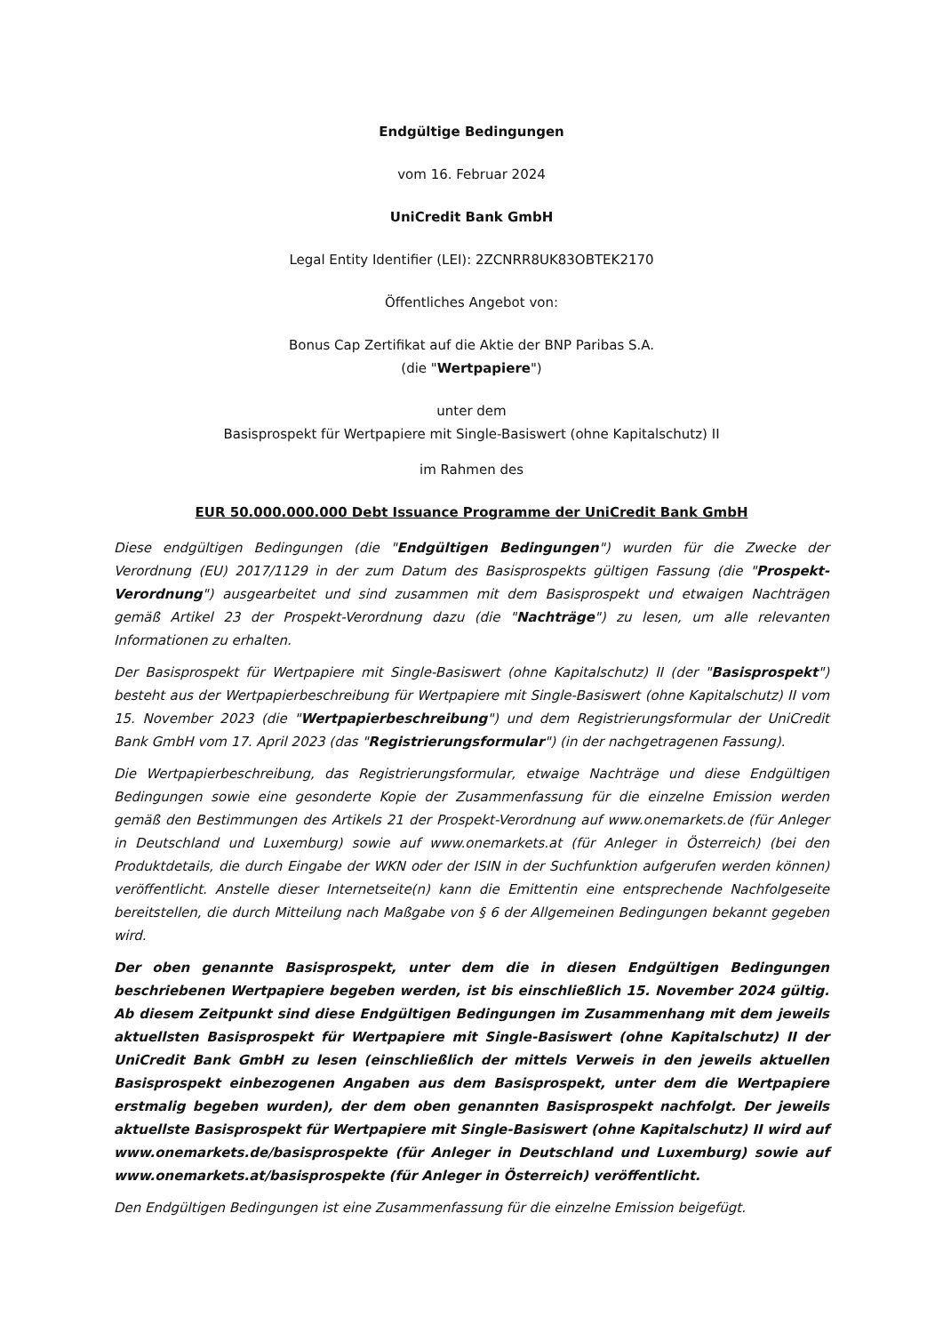Endgültige Bedingungen
vom 16. Februar 2024
UniCredit Bank GmbH
Legal Entity Identifier (LEI): 2ZCNRR8UK83OBTEK2170
Öffentliches Angebot von:
Bonus Cap Zertifikat auf die Aktie der BNP Paribas S.A.
(die "Wertpapiere")
unter dem
Basisprospekt für Wertpapiere mit Single-Basiswert (ohne Kapitalschutz) II
im Rahmen des
EUR 50.000.000.000 Debt Issuance Programme der UniCredit Bank GmbH
Diese endgültigen Bedingungen (die "Endgültigen Bedingungen") wurden für die Zwecke der Verordnung (EU) 2017/1129 in der zum Datum des Basisprospekts gültigen Fassung (die "Prospekt-Verordnung") ausgearbeitet und sind zusammen mit dem Basisprospekt und etwaigen Nachträgen gemäß Artikel 23 der Prospekt-Verordnung dazu (die "Nachträge") zu lesen, um alle relevanten Informationen zu erhalten.
Der Basisprospekt für Wertpapiere mit Single-Basiswert (ohne Kapitalschutz) II (der "Basisprospekt") besteht aus der Wertpapierbeschreibung für Wertpapiere mit Single-Basiswert (ohne Kapitalschutz) II vom 15. November 2023 (die "Wertpapierbeschreibung") und dem Registrierungsformular der UniCredit Bank GmbH vom 17. April 2023 (das "Registrierungsformular") (in der nachgetragenen Fassung).
Die Wertpapierbeschreibung, das Registrierungsformular, etwaige Nachträge und diese Endgültigen Bedingungen sowie eine gesonderte Kopie der Zusammenfassung für die einzelne Emission werden gemäß den Bestimmungen des Artikels 21 der Prospekt-Verordnung auf www.onemarkets.de (für Anleger in Deutschland und Luxemburg) sowie auf www.onemarkets.at (für Anleger in Österreich) (bei den Produktdetails, die durch Eingabe der WKN oder der ISIN in der Suchfunktion aufgerufen werden können) veröffentlicht. Anstelle dieser Internetseite(n) kann die Emittentin eine entsprechende Nachfolgeseite bereitstellen, die durch Mitteilung nach Maßgabe von § 6 der Allgemeinen Bedingungen bekannt gegeben wird.
Der oben genannte Basisprospekt, unter dem die in diesen Endgültigen Bedingungen beschriebenen Wertpapiere begeben werden, ist bis einschließlich 15. November 2024 gültig. Ab diesem Zeitpunkt sind diese Endgültigen Bedingungen im Zusammenhang mit dem jeweils aktuellsten Basisprospekt für Wertpapiere mit Single-Basiswert (ohne Kapitalschutz) II der UniCredit Bank GmbH zu lesen (einschließlich der mittels Verweis in den jeweils aktuellen Basisprospekt einbezogenen Angaben aus dem Basisprospekt, unter dem die Wertpapiere erstmalig begeben wurden), der dem oben genannten Basisprospekt nachfolgt. Der jeweils aktuellste Basisprospekt für Wertpapiere mit Single-Basiswert (ohne Kapitalschutz) II wird auf www.onemarkets.de/basisprospekte (für Anleger in Deutschland und Luxemburg) sowie auf www.onemarkets.at/basisprospekte (für Anleger in Österreich) veröffentlicht.
Den Endgültigen Bedingungen ist eine Zusammenfassung für die einzelne Emission beigefügt.